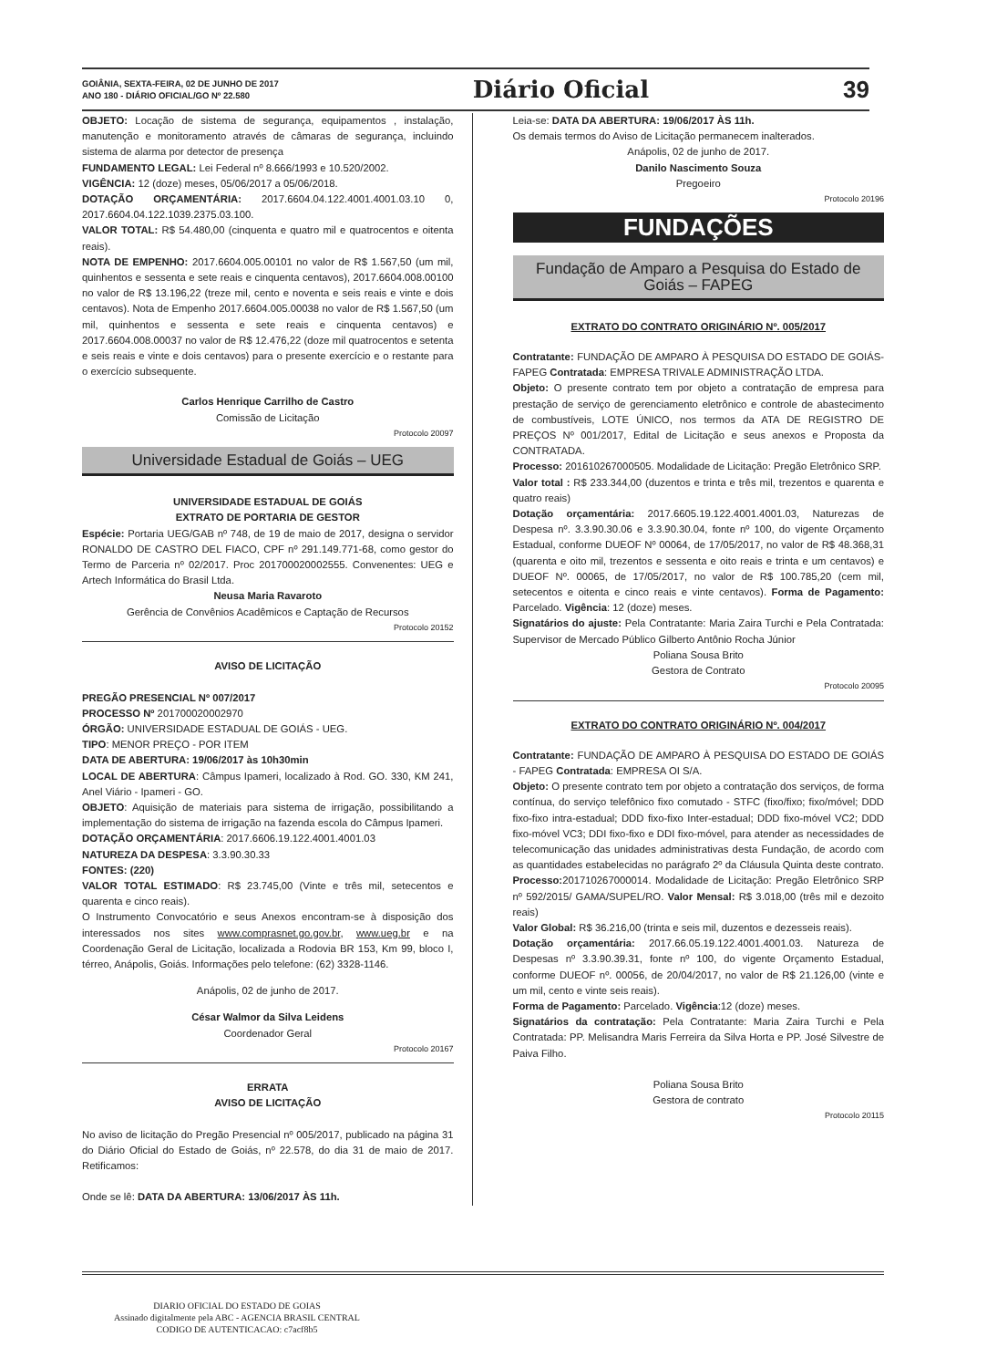GOIÂNIA, SEXTA-FEIRA, 02 DE JUNHO DE 2017
ANO 180 - DIÁRIO OFICIAL/GO Nº 22.580
Diário Oficial 39
OBJETO: Locação de sistema de segurança, equipamentos , instalação, manutenção e monitoramento através de câmaras de segurança, incluindo sistema de alarma por detector de presença
FUNDAMENTO LEGAL: Lei Federal nº 8.666/1993 e 10.520/2002.
VIGÊNCIA: 12 (doze) meses, 05/06/2017 a 05/06/2018.
DOTAÇÃO ORÇAMENTÁRIA: 2017.6604.04.122.4001.4001.03.10 0, 2017.6604.04.122.1039.2375.03.100.
VALOR TOTAL: R$ 54.480,00 (cinquenta e quatro mil e quatrocentos e oitenta reais).
NOTA DE EMPENHO: 2017.6604.005.00101 no valor de R$ 1.567,50 (um mil, quinhentos e sessenta e sete reais e cinquenta centavos), 2017.6604.008.00100 no valor de R$ 13.196,22 (treze mil, cento e noventa e seis reais e vinte e dois centavos). Nota de Empenho 2017.6604.005.00038 no valor de R$ 1.567,50 (um mil, quinhentos e sessenta e sete reais e cinquenta centavos) e 2017.6604.008.00037 no valor de R$ 12.476,22 (doze mil quatrocentos e setenta e seis reais e vinte e dois centavos) para o presente exercício e o restante para o exercício subsequente.
Carlos Henrique Carrilho de Castro
Comissão de Licitação
Protocolo 20097
Universidade Estadual de Goiás – UEG
UNIVERSIDADE ESTADUAL DE GOIÁS
EXTRATO DE PORTARIA DE GESTOR
Espécie: Portaria UEG/GAB nº 748, de 19 de maio de 2017, designa o servidor RONALDO DE CASTRO DEL FIACO, CPF nº 291.149.771-68, como gestor do Termo de Parceria nº 02/2017. Proc 201700020002555. Convenentes: UEG e Artech Informática do Brasil Ltda.
Neusa Maria Ravaroto
Gerência de Convênios Acadêmicos e Captação de Recursos
Protocolo 20152
AVISO DE LICITAÇÃO
PREGÃO PRESENCIAL Nº 007/2017
PROCESSO Nº 201700020002970
ÓRGÃO: UNIVERSIDADE ESTADUAL DE GOIÁS - UEG.
TIPO: MENOR PREÇO - POR ITEM
DATA DE ABERTURA: 19/06/2017 às 10h30min
LOCAL DE ABERTURA: Câmpus Ipameri, localizado à Rod. GO. 330, KM 241, Anel Viário - Ipameri - GO.
OBJETO: Aquisição de materiais para sistema de irrigação, possibilitando a implementação do sistema de irrigação na fazenda escola do Câmpus Ipameri.
DOTAÇÃO ORÇAMENTÁRIA: 2017.6606.19.122.4001.4001.03
NATUREZA DA DESPESA: 3.3.90.30.33
FONTES: (220)
VALOR TOTAL ESTIMADO: R$ 23.745,00 (Vinte e três mil, setecentos e quarenta e cinco reais).
O Instrumento Convocatório e seus Anexos encontram-se à disposição dos interessados nos sites www.comprasnet.go.gov.br, www.ueg.br e na Coordenação Geral de Licitação, localizada a Rodovia BR 153, Km 99, bloco I, térreo, Anápolis, Goiás. Informações pelo telefone: (62) 3328-1146.
Anápolis, 02 de junho de 2017.
César Walmor da Silva Leidens
Coordenador Geral
Protocolo 20167
ERRATA
AVISO DE LICITAÇÃO
No aviso de licitação do Pregão Presencial nº 005/2017, publicado na página 31 do Diário Oficial do Estado de Goiás, nº 22.578, do dia 31 de maio de 2017. Retificamos:
Onde se lê: DATA DA ABERTURA: 13/06/2017 ÀS 11h.
Leia-se: DATA DA ABERTURA: 19/06/2017 ÀS 11h.
Os demais termos do Aviso de Licitação permanecem inalterados.
Anápolis, 02 de junho de 2017.
Danilo Nascimento Souza
Pregoeiro
Protocolo 20196
FUNDAÇÕES
Fundação de Amparo a Pesquisa do Estado de Goiás – FAPEG
EXTRATO DO CONTRATO ORIGINÁRIO Nº. 005/2017
Contratante: FUNDAÇÃO DE AMPARO À PESQUISA DO ESTADO DE GOIÁS-FAPEG Contratada: EMPRESA TRIVALE ADMINISTRAÇÃO LTDA.
Objeto: O presente contrato tem por objeto a contratação de empresa para prestação de serviço de gerenciamento eletrônico e controle de abastecimento de combustíveis, LOTE ÚNICO, nos termos da ATA DE REGISTRO DE PREÇOS Nº 001/2017, Edital de Licitação e seus anexos e Proposta da CONTRATADA.
Processo: 201610267000505. Modalidade de Licitação: Pregão Eletrônico SRP.
Valor total : R$ 233.344,00 (duzentos e trinta e três mil, trezentos e quarenta e quatro reais)
Dotação orçamentária: 2017.6605.19.122.4001.4001.03, Naturezas de Despesa nº. 3.3.90.30.06 e 3.3.90.30.04, fonte nº 100, do vigente Orçamento Estadual, conforme DUEOF Nº 00064, de 17/05/2017, no valor de R$ 48.368,31 (quarenta e oito mil, trezentos e sessenta e oito reais e trinta e um centavos) e DUEOF Nº. 00065, de 17/05/2017, no valor de R$ 100.785,20 (cem mil, setecentos e oitenta e cinco reais e vinte centavos). Forma de Pagamento: Parcelado. Vigência: 12 (doze) meses.
Signatários do ajuste: Pela Contratante: Maria Zaira Turchi e Pela Contratada: Supervisor de Mercado Público Gilberto Antônio Rocha Júnior
Poliana Sousa Brito
Gestora de Contrato
Protocolo 20095
EXTRATO DO CONTRATO ORIGINÁRIO Nº. 004/2017
Contratante: FUNDAÇÃO DE AMPARO À PESQUISA DO ESTADO DE GOIÁS - FAPEG Contratada: EMPRESA OI S/A.
Objeto: O presente contrato tem por objeto a contratação dos serviços, de forma contínua, do serviço telefônico fixo comutado - STFC (fixo/fixo; fixo/móvel; DDD fixo-fixo intra-estadual; DDD fixo-fixo Inter-estadual; DDD fixo-móvel VC2; DDD fixo-móvel VC3; DDI fixo-fixo e DDI fixo-móvel, para atender as necessidades de telecomunicação das unidades administrativas desta Fundação, de acordo com as quantidades estabelecidas no parágrafo 2º da Cláusula Quinta deste contrato. Processo: 201710267000014. Modalidade de Licitação: Pregão Eletrônico SRP nº 592/2015/ GAMA/SUPEL/RO. Valor Mensal: R$ 3.018,00 (três mil e dezoito reais)
Valor Global: R$ 36.216,00 (trinta e seis mil, duzentos e dezesseis reais).
Dotação orçamentária: 2017.66.05.19.122.4001.4001.03. Natureza de Despesas nº 3.3.90.39.31, fonte nº 100, do vigente Orçamento Estadual, conforme DUEOF nº. 00056, de 20/04/2017, no valor de R$ 21.126,00 (vinte e um mil, cento e vinte seis reais).
Forma de Pagamento: Parcelado. Vigência:12 (doze) meses.
Signatários da contratação: Pela Contratante: Maria Zaira Turchi e Pela Contratada: PP. Melisandra Maris Ferreira da Silva Horta e PP. José Silvestre de Paiva Filho.
Poliana Sousa Brito
Gestora de contrato
Protocolo 20115
DIARIO OFICIAL DO ESTADO DE GOIAS
Assinado digitalmente pela ABC - AGENCIA BRASIL CENTRAL
CODIGO DE AUTENTICACAO: c7acf8b5